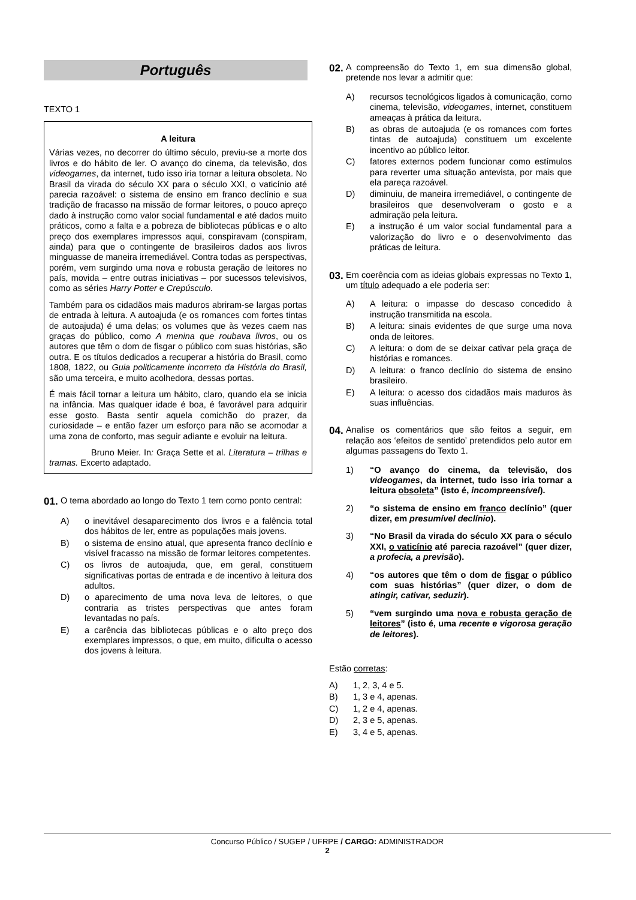Português
TEXTO 1
A leitura
Várias vezes, no decorrer do último século, previu-se a morte dos livros e do hábito de ler. O avanço do cinema, da televisão, dos videogames, da internet, tudo isso iria tornar a leitura obsoleta. No Brasil da virada do século XX para o século XXI, o vaticínio até parecia razoável: o sistema de ensino em franco declínio e sua tradição de fracasso na missão de formar leitores, o pouco apreço dado à instrução como valor social fundamental e até dados muito práticos, como a falta e a pobreza de bibliotecas públicas e o alto preço dos exemplares impressos aqui, conspiravam (conspiram, ainda) para que o contingente de brasileiros dados aos livros minguasse de maneira irremediável. Contra todas as perspectivas, porém, vem surgindo uma nova e robusta geração de leitores no país, movida – entre outras iniciativas – por sucessos televisivos, como as séries Harry Potter e Crepúsculo.
Também para os cidadãos mais maduros abriram-se largas portas de entrada à leitura. A autoajuda (e os romances com fortes tintas de autoajuda) é uma delas; os volumes que às vezes caem nas graças do público, como A menina que roubava livros, ou os autores que têm o dom de fisgar o público com suas histórias, são outra. E os títulos dedicados a recuperar a história do Brasil, como 1808, 1822, ou Guia politicamente incorreto da História do Brasil, são uma terceira, e muito acolhedora, dessas portas.
É mais fácil tornar a leitura um hábito, claro, quando ela se inicia na infância. Mas qualquer idade é boa, é favorável para adquirir esse gosto. Basta sentir aquela comichão do prazer, da curiosidade – e então fazer um esforço para não se acomodar a uma zona de conforto, mas seguir adiante e evoluir na leitura.
Bruno Meier. In: Graça Sette et al. Literatura – trilhas e tramas. Excerto adaptado.
01.
O tema abordado ao longo do Texto 1 tem como ponto central:
A) o inevitável desaparecimento dos livros e a falência total dos hábitos de ler, entre as populações mais jovens.
B) o sistema de ensino atual, que apresenta franco declínio e visível fracasso na missão de formar leitores competentes.
C) os livros de autoajuda, que, em geral, constituem significativas portas de entrada e de incentivo à leitura dos adultos.
D) o aparecimento de uma nova leva de leitores, o que contraria as tristes perspectivas que antes foram levantadas no país.
E) a carência das bibliotecas públicas e o alto preço dos exemplares impressos, o que, em muito, dificulta o acesso dos jovens à leitura.
02.
A compreensão do Texto 1, em sua dimensão global, pretende nos levar a admitir que:
A) recursos tecnológicos ligados à comunicação, como cinema, televisão, videogames, internet, constituem ameaças à prática da leitura.
B) as obras de autoajuda (e os romances com fortes tintas de autoajuda) constituem um excelente incentivo ao público leitor.
C) fatores externos podem funcionar como estímulos para reverter uma situação antevista, por mais que ela pareça razoável.
D) diminuiu, de maneira irremediável, o contingente de brasileiros que desenvolveram o gosto e a admiração pela leitura.
E) a instrução é um valor social fundamental para a valorização do livro e o desenvolvimento das práticas de leitura.
03.
Em coerência com as ideias globais expressas no Texto 1, um título adequado a ele poderia ser:
A) A leitura: o impasse do descaso concedido à instrução transmitida na escola.
B) A leitura: sinais evidentes de que surge uma nova onda de leitores.
C) A leitura: o dom de se deixar cativar pela graça de histórias e romances.
D) A leitura: o franco declínio do sistema de ensino brasileiro.
E) A leitura: o acesso dos cidadãos mais maduros às suas influências.
04.
Analise os comentários que são feitos a seguir, em relação aos ‘efeitos de sentido’ pretendidos pelo autor em algumas passagens do Texto 1.
1) “O avanço do cinema, da televisão, dos videogames, da internet, tudo isso iria tornar a leitura obsoleta” (isto é, incompreensível).
2) “o sistema de ensino em franco declínio” (quer dizer, em presumível declínio).
3) “No Brasil da virada do século XX para o século XXI, o vaticínio até parecia razoável” (quer dizer, a profecia, a previsão).
4) “os autores que têm o dom de fisgar o público com suas histórias” (quer dizer, o dom de atingir, cativar, seduzir).
5) “vem surgindo uma nova e robusta geração de leitores” (isto é, uma recente e vigorosa geração de leitores).
Estão corretas:
A) 1, 2, 3, 4 e 5.
B) 1, 3 e 4, apenas.
C) 1, 2 e 4, apenas.
D) 2, 3 e 5, apenas.
E) 3, 4 e 5, apenas.
Concurso Público / SUGEP / UFRPE / CARGO: ADMINISTRADOR
2